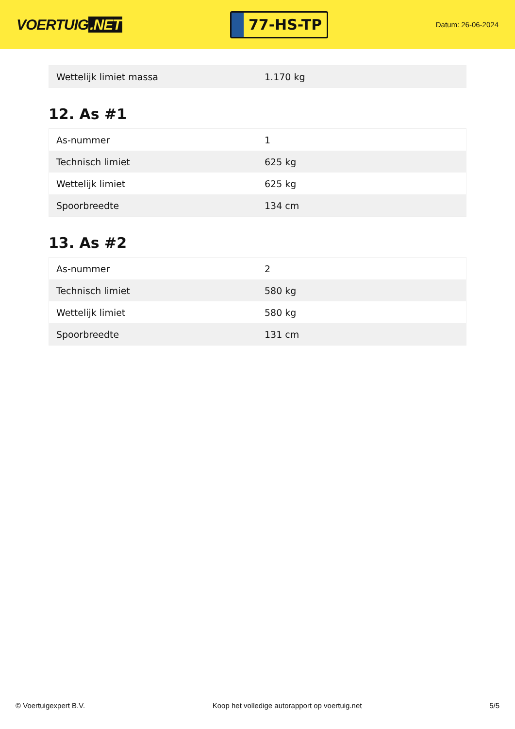VOERTUIG.NET
77-HS-TP
Datum: 26-06-2024
| Wettelijk limiet massa | 1.170 kg |
12. As #1
| As-nummer | 1 |
| Technisch limiet | 625 kg |
| Wettelijk limiet | 625 kg |
| Spoorbreedte | 134 cm |
13. As #2
| As-nummer | 2 |
| Technisch limiet | 580 kg |
| Wettelijk limiet | 580 kg |
| Spoorbreedte | 131 cm |
© Voertuigexpert B.V. Koop het volledige autorapport op voertuig.net 5/5